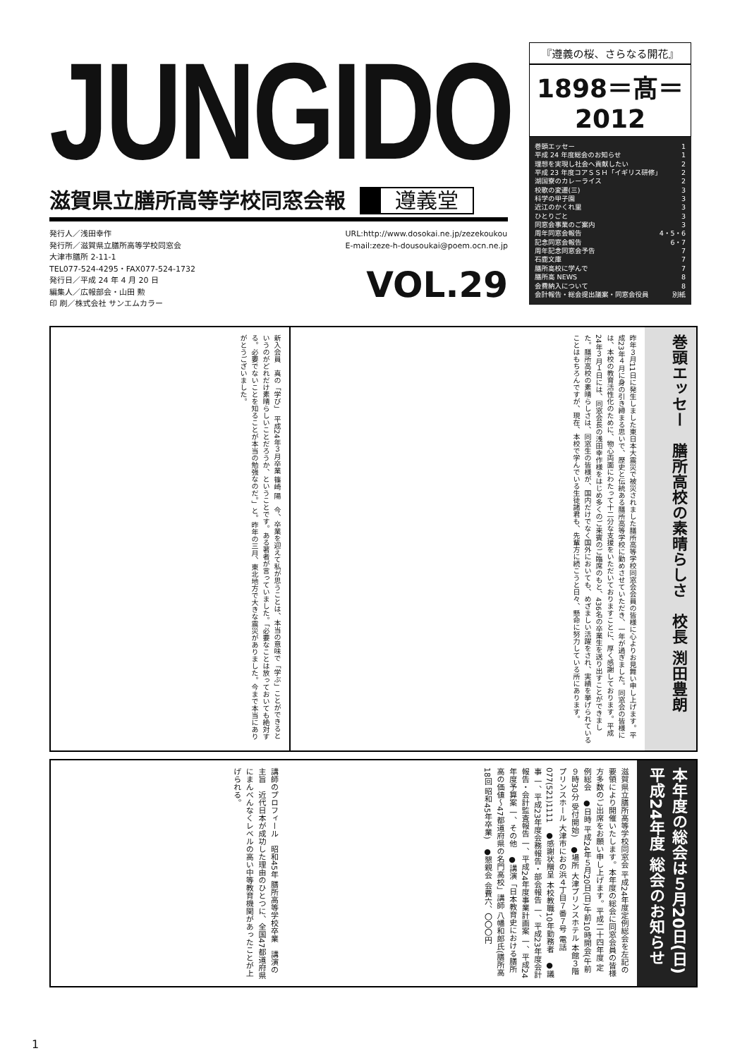JUNGIDO
滋賀県立膳所高等学校同窓会報 遵義堂
発行人／浅田幸作
発行所／滋賀県立膳所高等学校同窓会
大津市膳所 2-11-1
TEL077-524-4295・FAX077-524-1732
発行日／平成 24 年 4 月 20 日
編集人／広報部会・山田 勲
印 刷／株式会社 サンエムカラー
URL:http://www.dosokai.ne.jp/zezekoukou
E-mail:zeze-h-dousoukai@poem.ocn.ne.jp
VOL.29
『遵義の桜、さらなる開花』
1898＝髙＝2012
巻頭エッセー 1
平成 24 年度総会のお知らせ 1
理想を実現し社会へ貢献したい 2
平成 23 年度コアＳＳＨ「イギリス研修」 2
湖国寮のカレーライス 2
校歌の変遷(三) 3
科学の甲子園 3
近江のかくれ里 3
ひとりごと 3
同窓会事業のご案内 3
周年同窓会報告 4・5・6
記念同窓会報告 6・7
周年記念同窓会予告 7
石鹿文庫 7
膳所高校に学んで 7
膳所高 NEWS 8
会費納入について 8
会計報告・総会提出議案・同窓会役員 別紙
巻頭エッセー　膳所高校の素晴らしさ　校長 渕田豊朗
昨年３月11日に発生しました東日本大震災で被災されました膳所高等学校同窓会会員の皆様に心よりお見舞い申し上げます。平成23年４月に身の引き締まる思いで、歴史と伝統ある膳所高等学校に勤めさせていただき、一年が過ぎました。同窓会の皆様には、本校の教育活性化のために、物心両面にわたって十二分な支援をいただいておりますことに、厚く感謝しております。平成24年３月１日には、同窓会長の浅田幸作様をはじめ多くのご来賓のご臨席のもと、436名の卒業生を送り出すことができました。膳所高校の素晴らしさは、同窓生の皆様が、国内だけでなく国外においても、めざましい活躍をされ、実績を挙げられていることはもちろんですが、現在、本校で学んでいる生徒諸君も、先輩方に続こうと日々、懸命に努力している所にあります。
新入会員　真の「学び」　平成24年３月卒業 篠崎 陽　今、卒業を迎えて私が思うことは、本当の意味で「学ぶ」ことができるというのがどれだけ素晴らしいことだろうか、ということです。ある著者が言っていました。「必要なことは放っておいても絶対する。必要でないことを知ることが本当の勉強なのだ。」と。昨年の三月、東北地方で大きな震災がありました。今まで本当にありがとうございました。
本年度の総会は５月20日(日)　平成24年度 総会のお知らせ
滋賀県立膳所高等学校同窓会 平成24年度定例総会を左記の要領により開催いたします。本年度の総会に同窓会員の皆様方多数のご出席をお願い申し上げます。平成二十四年度 定例総会　●日時 平成24年５月20日(日)午前10時開会(午前９時30分 受付開始)　●場所 大津プリンスホテル 本館３階プリンスホール 大津市におの浜４丁目７番７号 電話 077(521)1111　●感謝状贈呈 本校教職10年勤務者　●議事 一、平成23年度会務報告・部会報告 一、平成23年度会計報告・会計監査報告 一、平成24年度事業計画案 一、平成24年度予算案 一、その他　●講演「日本教育史における膳所高の価値〜47都道府県の名門高校」講師 八幡和郎氏(膳所高18回 昭和45年卒業)　●懇親会 会費六、〇〇〇円
講師のプロフィール　昭和45年 膳所高等学校卒業　講演の主旨　近代日本が成功した理由のひとつに、全国47都道府県にまんべんなくレベルの高い中等教育機関があったことが上げられる。
1